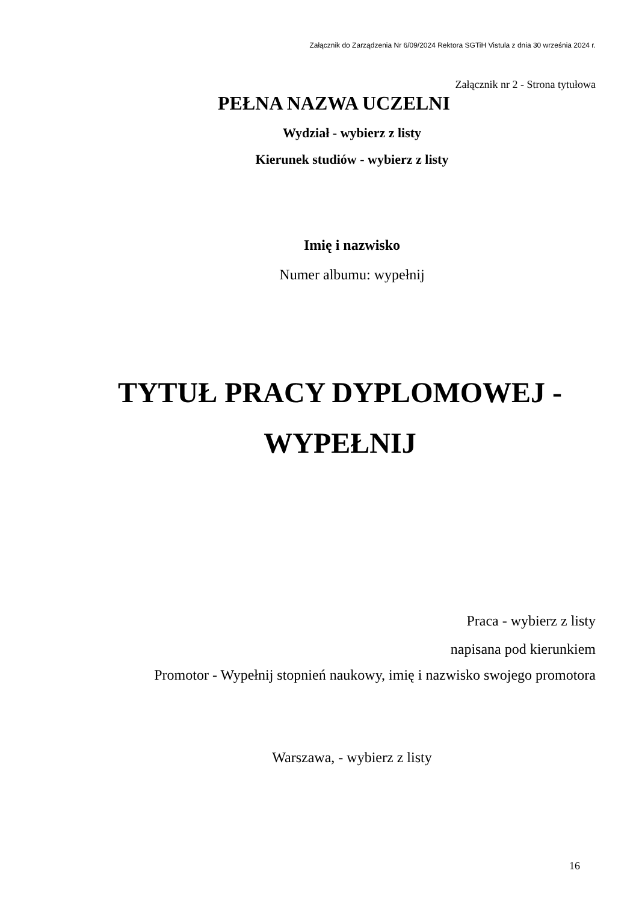Załącznik do Zarządzenia Nr 6/09/2024 Rektora SGTiH Vistula z dnia 30 września 2024 r.
Załącznik nr 2 - Strona tytułowa
PEŁNA NAZWA UCZELNI
Wydział - wybierz z listy
Kierunek studiów - wybierz z listy
Imię i nazwisko
Numer albumu: wypełnij
TYTUŁ PRACY DYPLOMOWEJ -
WYPEŁNIJ
Praca - wybierz z listy
napisana pod kierunkiem
Promotor - Wypełnij stopnień naukowy, imię i nazwisko swojego promotora
Warszawa, - wybierz z listy
16